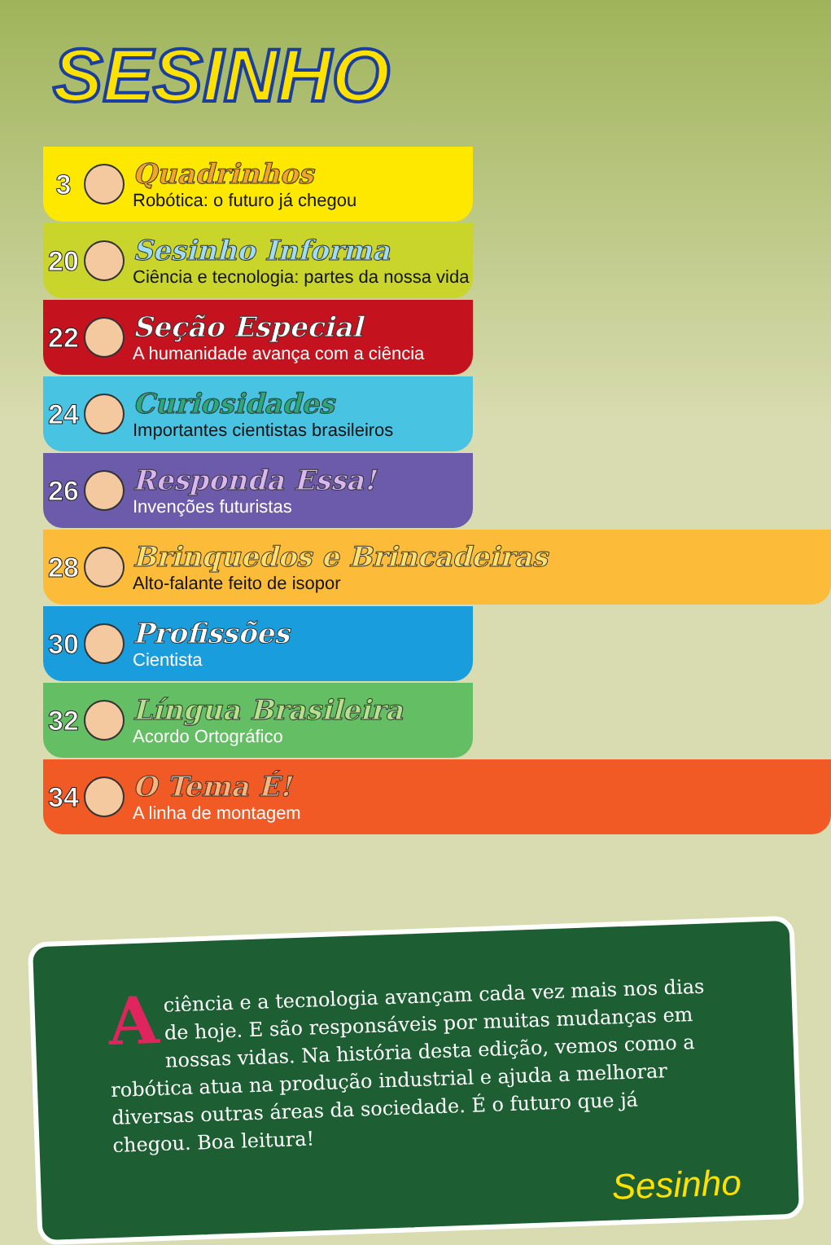SESINHO
3
Quadrinhos
Robótica: o futuro já chegou
20
Sesinho Informa
Ciência e tecnologia: partes da nossa vida
22
Seção Especial
A humanidade avança com a ciência
24
Curiosidades
Importantes cientistas brasileiros
26
Responda Essa!
Invenções futuristas
28
Brinquedos e Brincadeiras
Alto-falante feito de isopor
30
Profissões
Cientista
32
Língua Brasileira
Acordo Ortográfico
34
O Tema É!
A linha de montagem
A ciência e a tecnologia avançam cada vez mais nos dias de hoje. E são responsáveis por muitas mudanças em nossas vidas. Na história desta edição, vemos como a robótica atua na produção industrial e ajuda a melhorar diversas outras áreas da sociedade. É o futuro que já chegou. Boa leitura!
Sesinho